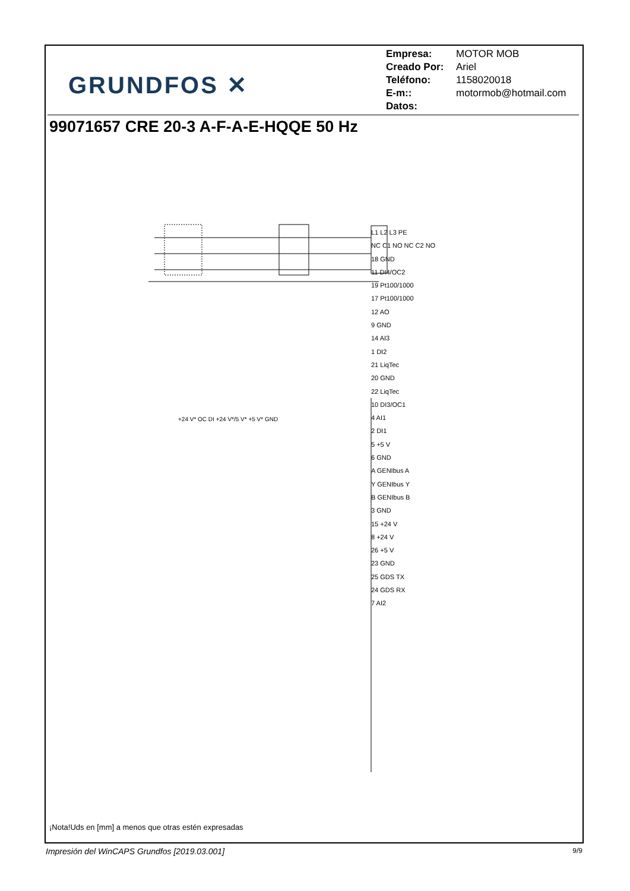GRUNDFOS ✕
Empresa: MOTOR MOB
Creado Por: Ariel
Teléfono: 1158020018
E-m:: motormob@hotmail.com
Datos:
99071657 CRE 20-3 A-F-A-E-HQQE 50 Hz
L1 L2 L3 PE
NC C1 NO NC C2 NO
18 GND
11 DI4/OC2
19 Pt100/1000
17 Pt100/1000
12 AO
9 GND
14 AI3
1 DI2
21 LiqTec
20 GND
22 LiqTec
10 DI3/OC1
4 AI1
2 DI1
5 +5 V
6 GND
A GENIbus A
Y GENIbus Y
B GENIbus B
3 GND
15 +24 V
8 +24 V
26 +5 V
23 GND
25 GDS TX
24 GDS RX
7 AI2
+24 V* OC DI +24 V*/5 V* +5 V* GND
¡Nota!Uds en [mm] a menos que otras estén expresadas
Impresión del WinCAPS Grundfos [2019.03.001]
9/9